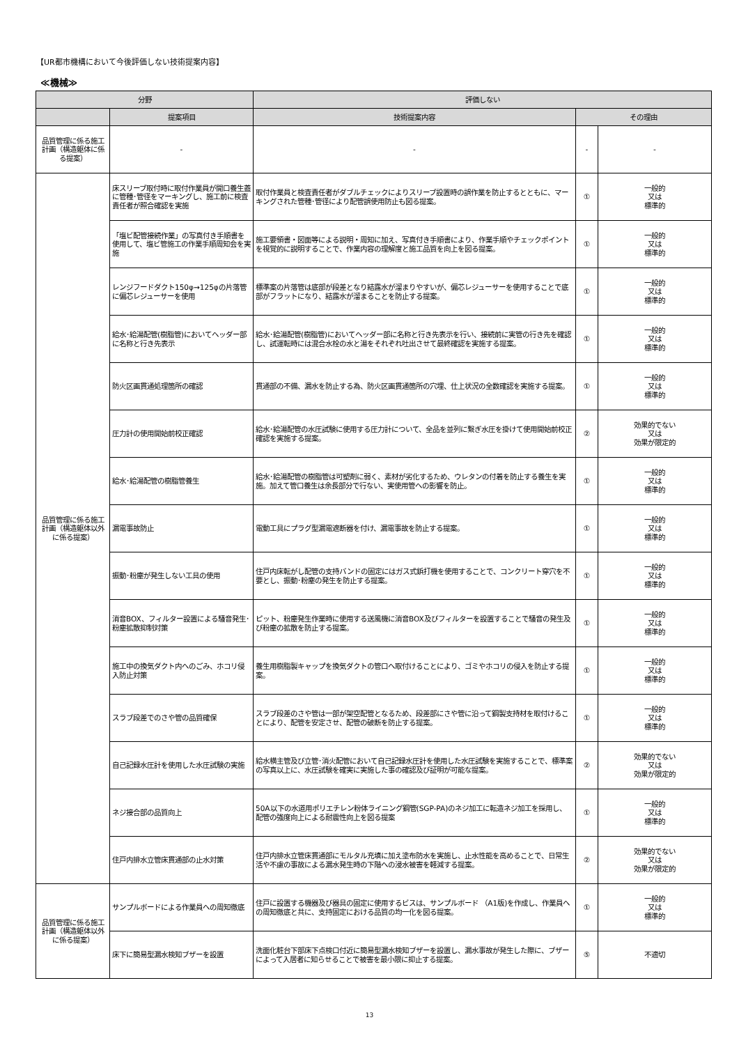【UR都市機構において今後評価しない技術提案内容】
≪機械≫
| 分野 | | 評価しない | | |
| --- | --- | --- | --- | --- |
| | 提案項目 | 技術提案内容 | その理由 | |
| 品質管理に係る施工計画（構造躯体に係る提案） | - | - | - | - |
| 品質管理に係る施工計画（構造躯体以外に係る提案） | 床スリーブ取付時に取付作業員が開口養生蓋に管種･管径をマーキングし、施工前に検査責任者が照合確認を実施 | 取付作業員と検査責任者がダブルチェックによりスリーブ設置時の誤作業を防止するとともに、マーキングされた管種･管径により配管誤使用防止も図る提案。 | ① | 一般的 又は 標準的 |
| | 「塩ビ配管接続作業」の写真付き手順書を使用して、塩ビ管施工の作業手順周知会を実施 | 施工要領書・図面等による説明・周知に加え、写真付き手順書により、作業手順やチェックポイントを視覚的に説明することで、作業内容の理解度と施工品質を向上を図る提案。 | ① | 一般的 又は 標準的 |
| | レンジフードダクト150φ→125φの片落管に偏芯レジューサーを使用 | 標準案の片落管は底部が段差となり結露水が溜まりやすいが、偏芯レジューサーを使用することで底部がフラットになり、結露水が溜まることを防止する提案。 | ① | 一般的 又は 標準的 |
| | 給水･給湯配管(樹脂管)においてヘッダー部に名称と行き先表示 | 給水･給湯配管(樹脂管)においてヘッダー部に名称と行き先表示を行い、接続前に実管の行き先を確認し、試運転時には混合水栓の水と湯をそれぞれ吐出させて最終確認を実施する提案。 | ① | 一般的 又は 標準的 |
| | 防火区画貫通処理箇所の確認 | 貫通部の不備、漏水を防止する為、防火区画貫通箇所の穴埋、仕上状況の全数確認を実施する提案。 | ① | 一般的 又は 標準的 |
| | 圧力計の使用開始前校正確認 | 給水･給湯配管の水圧試験に使用する圧力計について、全品を並列に繋ぎ水圧を掛けて使用開始前校正確認を実施する提案。 | ② | 効果的でない 又は 効果が限定的 |
| | 給水･給湯配管の樹脂管養生 | 給水･給湯配管の樹脂管は可塑剤に弱く、素材が劣化するため、ウレタンの付着を防止する養生を実施。加えて管口養生は余長部分で行ない、実使用管への影響を防止。 | ① | 一般的 又は 標準的 |
| | 漏電事故防止 | 電動工具にプラグ型漏電遮断器を付け、漏電事故を防止する提案。 | ① | 一般的 又は 標準的 |
| | 振動･粉塵が発生しない工具の使用 | 住戸内床転がし配管の支持バンドの固定にはガス式鋲打機を使用することで、コンクリート穿穴を不要とし、振動･粉塵の発生を防止する提案。 | ① | 一般的 又は 標準的 |
| | 消音BOX、フィルター設置による騒音発生･粉塵拡散抑制対策 | ピット、粉塵発生作業時に使用する送風機に消音BOX及びフィルターを設置することで騒音の発生及び粉塵の拡散を防止する提案。 | ① | 一般的 又は 標準的 |
| | 施工中の換気ダクト内へのごみ、ホコリ侵入防止対策 | 養生用樹脂製キャップを換気ダクトの管口へ取付けることにより、ゴミやホコリの侵入を防止する提案。 | ① | 一般的 又は 標準的 |
| | スラブ段差でのさや管の品質確保 | スラブ段差のさや管は一部が架空配管となるため、段差部にさや管に沿って鋼製支持材を取付けることにより、配管を安定させ、配管の破断を防止する提案。 | ① | 一般的 又は 標準的 |
| | 自己記録水圧計を使用した水圧試験の実施 | 給水横主管及び立管･消火配管において自己記録水圧計を使用した水圧試験を実施することで、標準案の写真以上に、水圧試験を確実に実施した事の確認及び証明が可能な提案。 | ② | 効果的でない 又は 効果が限定的 |
| | ネジ接合部の品質向上 | 50A以下の水道用ポリエチレン粉体ライニング鋼管(SGP-PA)のネジ加工に転造ネジ加工を採用し、配管の強度向上による耐震性向上を図る提案 | ① | 一般的 又は 標準的 |
| | 住戸内排水立管床貫通部の止水対策 | 住戸内排水立管床貫通部にモルタル充填に加え塗布防水を実施し、止水性能を高めることで、日常生活や不慮の事故による漏水発生時の下階への浸水被害を軽減する提案。 | ② | 効果的でない 又は 効果が限定的 |
| 品質管理に係る施工計画（構造躯体以外に係る提案） | サンプルボードによる作業員への周知徹底 | 住戸に設置する機器及び器具の固定に使用するビスは、サンプルボード （A1版)を作成し、作業員への周知徹底と共に、支持固定における品質の均一化を図る提案。 | ① | 一般的 又は 標準的 |
| | 床下に簡易型漏水検知ブザーを設置 | 洗面化粧台下部床下点検口付近に簡易型漏水検知ブザーを設置し、漏水事故が発生した際に、ブザーによって入居者に知らせることで被害を最小限に抑止する提案。 | ⑤ | 不適切 |
13